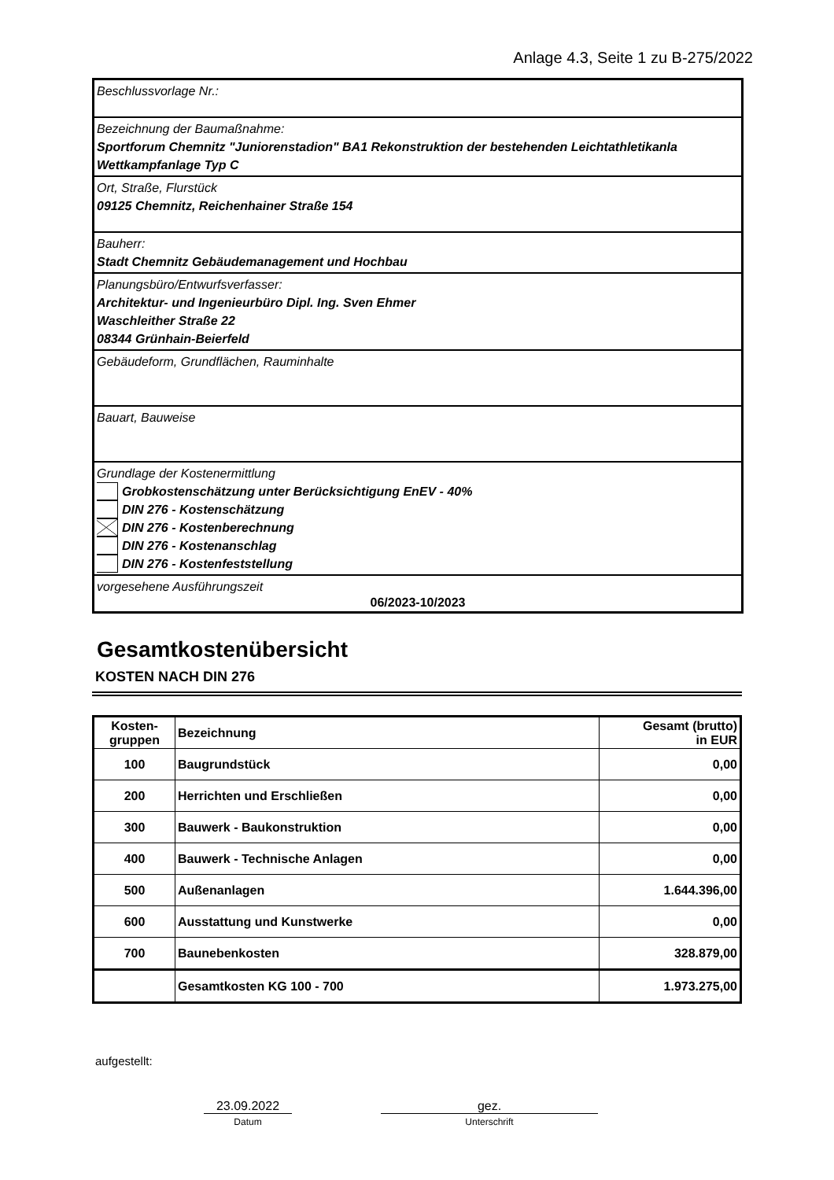Anlage 4.3, Seite 1 zu B-275/2022
Beschlussvorlage Nr.:
Bezeichnung der Baumaßnahme:
Sportforum Chemnitz "Juniorenstadion" BA1 Rekonstruktion der bestehenden Leichtathletikanla
Wettkampfanlage Typ C
Ort, Straße, Flurstück
09125 Chemnitz, Reichenhainer Straße 154
Bauherr:
Stadt Chemnitz Gebäudemanagement und Hochbau
Planungsbüro/Entwurfsverfasser:
Architektur- und Ingenieurbüro Dipl. Ing. Sven Ehmer
Waschleither Straße 22
08344 Grünhain-Beierfeld
Gebäudeform, Grundflächen, Rauminhalte
Bauart, Bauweise
Grundlage der Kostenermittlung
Grobkostenschätzung unter Berücksichtigung EnEV - 40%
DIN 276 - Kostenschätzung
DIN 276 - Kostenberechnung
DIN 276 - Kostenanschlag
DIN 276 - Kostenfeststellung
vorgesehene Ausführungszeit
06/2023-10/2023
Gesamtkostenübersicht
KOSTEN NACH DIN 276
| Kosten- gruppen | Bezeichnung | Gesamt (brutto) in EUR |
| --- | --- | --- |
| 100 | Baugrundstück | 0,00 |
| 200 | Herrichten und Erschließen | 0,00 |
| 300 | Bauwerk - Baukonstruktion | 0,00 |
| 400 | Bauwerk - Technische Anlagen | 0,00 |
| 500 | Außenanlagen | 1.644.396,00 |
| 600 | Ausstattung und Kunstwerke | 0,00 |
| 700 | Baunebenkosten | 328.879,00 |
| | Gesamtkosten KG 100 - 700 | 1.973.275,00 |
aufgestellt:
23.09.2022
Datum
gez.
Unterschrift